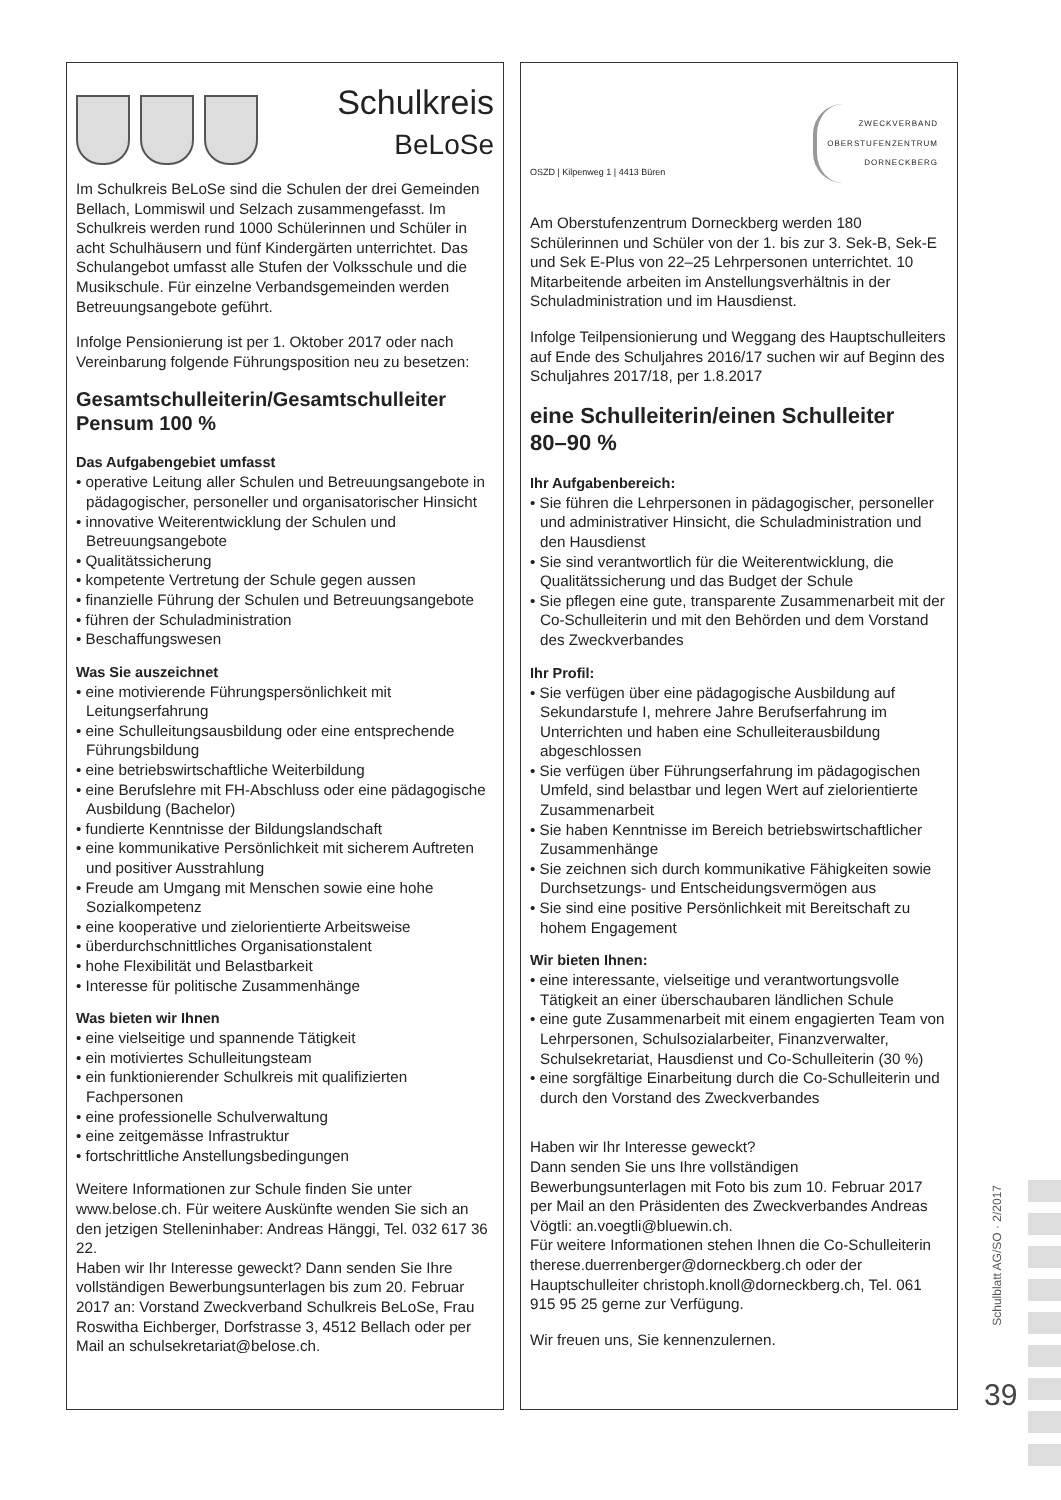Schulkreis
BeLoSe
Im Schulkreis BeLoSe sind die Schulen der drei Gemeinden Bellach, Lommiswil und Selzach zusammengefasst. Im Schulkreis werden rund 1000 Schülerinnen und Schüler in acht Schulhäusern und fünf Kindergärten unterrichtet. Das Schulangebot umfasst alle Stufen der Volksschule und die Musikschule. Für einzelne Verbandsgemeinden werden Betreuungsangebote geführt.
Infolge Pensionierung ist per 1. Oktober 2017 oder nach Vereinbarung folgende Führungsposition neu zu besetzen:
Gesamtschulleiterin/Gesamtschulleiter
Pensum 100 %
Das Aufgabengebiet umfasst
• operative Leitung aller Schulen und Betreuungsangebote in pädagogischer, personeller und organisatorischer Hinsicht
• innovative Weiterentwicklung der Schulen und Betreuungsangebote
• Qualitätssicherung
• kompetente Vertretung der Schule gegen aussen
• finanzielle Führung der Schulen und Betreuungsangebote
• führen der Schuladministration
• Beschaffungswesen
Was Sie auszeichnet
• eine motivierende Führungspersönlichkeit mit Leitungserfahrung
• eine Schulleitungsausbildung oder eine entsprechende Führungsbildung
• eine betriebswirtschaftliche Weiterbildung
• eine Berufslehre mit FH-Abschluss oder eine pädagogische Ausbildung (Bachelor)
• fundierte Kenntnisse der Bildungslandschaft
• eine kommunikative Persönlichkeit mit sicherem Auftreten und positiver Ausstrahlung
• Freude am Umgang mit Menschen sowie eine hohe Sozialkompetenz
• eine kooperative und zielorientierte Arbeitsweise
• überdurchschnittliches Organisationstalent
• hohe Flexibilität und Belastbarkeit
• Interesse für politische Zusammenhänge
Was bieten wir Ihnen
• eine vielseitige und spannende Tätigkeit
• ein motiviertes Schulleitungsteam
• ein funktionierender Schulkreis mit qualifizierten Fachpersonen
• eine professionelle Schulverwaltung
• eine zeitgemässe Infrastruktur
• fortschrittliche Anstellungsbedingungen
Weitere Informationen zur Schule finden Sie unter www.belose.ch. Für weitere Auskünfte wenden Sie sich an den jetzigen Stelleninhaber: Andreas Hänggi, Tel. 032 617 36 22.
Haben wir Ihr Interesse geweckt? Dann senden Sie Ihre vollständigen Bewerbungsunterlagen bis zum 20. Februar 2017 an: Vorstand Zweckverband Schulkreis BeLoSe, Frau Roswitha Eichberger, Dorfstrasse 3, 4512 Bellach oder per Mail an schulsekretariat@belose.ch.
OSZD | Kilpenweg 1 | 4413 Büren
ZWECKVERBAND
OBERSTUFENZENTRUM
DORNECKBERG
Am Oberstufenzentrum Dorneckberg werden 180 Schülerinnen und Schüler von der 1. bis zur 3. Sek-B, Sek-E und Sek E-Plus von 22–25 Lehrpersonen unterrichtet. 10 Mitarbeitende arbeiten im Anstellungsverhältnis in der Schuladministration und im Hausdienst.
Infolge Teilpensionierung und Weggang des Hauptschulleiters auf Ende des Schuljahres 2016/17 suchen wir auf Beginn des Schuljahres 2017/18, per 1.8.2017
eine Schulleiterin/einen Schulleiter
80–90 %
Ihr Aufgabenbereich:
• Sie führen die Lehrpersonen in pädagogischer, personeller und administrativer Hinsicht, die Schuladministration und den Hausdienst
• Sie sind verantwortlich für die Weiterentwicklung, die Qualitätssicherung und das Budget der Schule
• Sie pflegen eine gute, transparente Zusammenarbeit mit der Co-Schulleiterin und mit den Behörden und dem Vorstand des Zweckverbandes
Ihr Profil:
• Sie verfügen über eine pädagogische Ausbildung auf Sekundarstufe I, mehrere Jahre Berufserfahrung im Unterrichten und haben eine Schulleiterausbildung abgeschlossen
• Sie verfügen über Führungserfahrung im pädagogischen Umfeld, sind belastbar und legen Wert auf zielorientierte Zusammenarbeit
• Sie haben Kenntnisse im Bereich betriebswirtschaftlicher Zusammenhänge
• Sie zeichnen sich durch kommunikative Fähigkeiten sowie Durchsetzungs- und Entscheidungsvermögen aus
• Sie sind eine positive Persönlichkeit mit Bereitschaft zu hohem Engagement
Wir bieten Ihnen:
• eine interessante, vielseitige und verantwortungsvolle Tätigkeit an einer überschaubaren ländlichen Schule
• eine gute Zusammenarbeit mit einem engagierten Team von Lehrpersonen, Schulsozialarbeiter, Finanzverwalter, Schulsekretariat, Hausdienst und Co-Schulleiterin (30 %)
• eine sorgfältige Einarbeitung durch die Co-Schulleiterin und durch den Vorstand des Zweckverbandes
Haben wir Ihr Interesse geweckt?
Dann senden Sie uns Ihre vollständigen Bewerbungsunterlagen mit Foto bis zum 10. Februar 2017 per Mail an den Präsidenten des Zweckverbandes Andreas Vögtli: an.voegtli@bluewin.ch.
Für weitere Informationen stehen Ihnen die Co-Schulleiterin therese.duerrenberger@dorneckberg.ch oder der Hauptschulleiter christoph.knoll@dorneckberg.ch, Tel. 061 915 95 25 gerne zur Verfügung.
Wir freuen uns, Sie kennenzulernen.
Schulblatt AG/SO · 2/2017
39